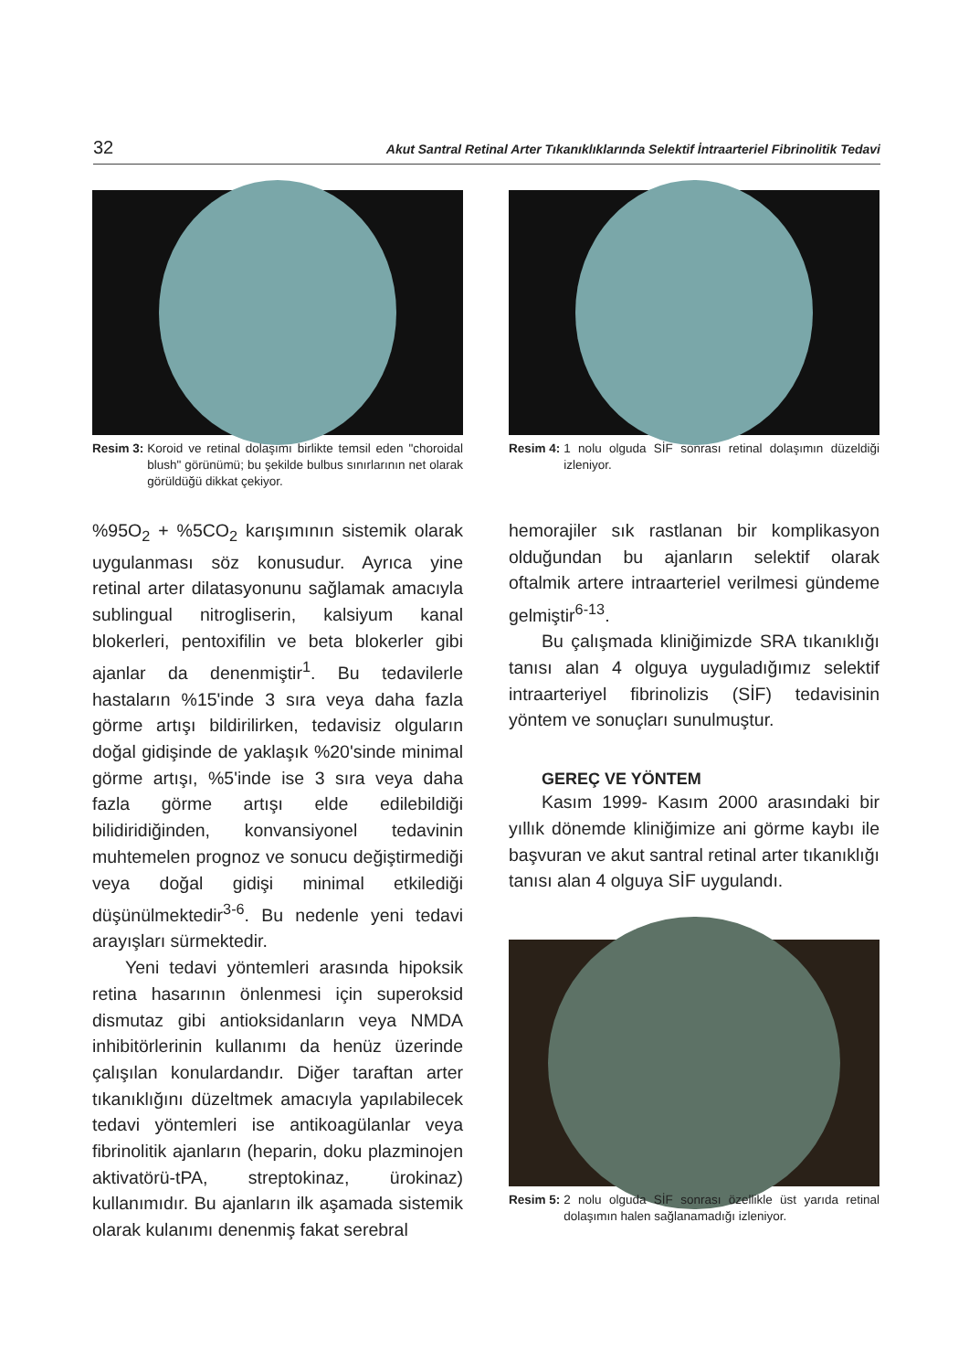32 Akut Santral Retinal Arter Tıkanıklıklarında Selektif İntraarteriel Fibrinolitik Tedavi
Resim 3: Koroid ve retinal dolaşımı birlikte temsil eden "choroidal blush" görünümü; bu şekilde bulbus sınırlarının net olarak görüldüğü dikkat çekiyor.
%95O<sub>2</sub> + %5CO<sub>2</sub> karışımının sistemik olarak uygulanması söz konusudur. Ayrıca yine retinal arter dilatasyonunu sağlamak amacıyla sublingual nitrogliserin, kalsiyum kanal blokerleri, pentoxifilin ve beta blokerler gibi ajanlar da denenmiştir<sup>1</sup>. Bu tedavilerle hastaların %15'inde 3 sıra veya daha fazla görme artışı bildirilirken, tedavisiz olguların doğal gidişinde de yaklaşık %20'sinde minimal görme artışı, %5'inde ise 3 sıra veya daha fazla görme artışı elde edilebildiği bilidiridiğinden, konvansiyonel tedavinin muhtemelen prognoz ve sonucu değiştirmediği veya doğal gidişi minimal etkilediği düşünülmektedir<sup>3-6</sup>. Bu nedenle yeni tedavi arayışları sürmektedir.
Yeni tedavi yöntemleri arasında hipoksik retina hasarının önlenmesi için superoksid dismutaz gibi antioksidanların veya NMDA inhibitörlerinin kullanımı da henüz üzerinde çalışılan konulardandır. Diğer taraftan arter tıkanıklığını düzeltmek amacıyla yapılabilecek tedavi yöntemleri ise antikoagülanlar veya fibrinolitik ajanların (heparin, doku plazminojen aktivatörü-tPA, streptokinaz, ürokinaz) kullanımıdır. Bu ajanların ilk aşamada sistemik olarak kulanımı denenmiş fakat serebral
Resim 4: 1 nolu olguda SİF sonrası retinal dolaşımın düzeldiği izleniyor.
hemorajiler sık rastlanan bir komplikasyon olduğundan bu ajanların selektif olarak oftalmik artere intraarteriel verilmesi gündeme gelmiştir<sup>6-13</sup>.
Bu çalışmada kliniğimizde SRA tıkanıklığı tanısı alan 4 olguya uyguladığımız selektif intraarteriyel fibrinolizis (SİF) tedavisinin yöntem ve sonuçları sunulmuştur.
GEREÇ VE YÖNTEM
Kasım 1999- Kasım 2000 arasındaki bir yıllık dönemde kliniğimize ani görme kaybı ile başvuran ve akut santral retinal arter tıkanıklığı tanısı alan 4 olguya SİF uygulandı.
Resim 5: 2 nolu olguda SİF sonrası özellikle üst yarıda retinal dolaşımın halen sağlanamadığı izleniyor.